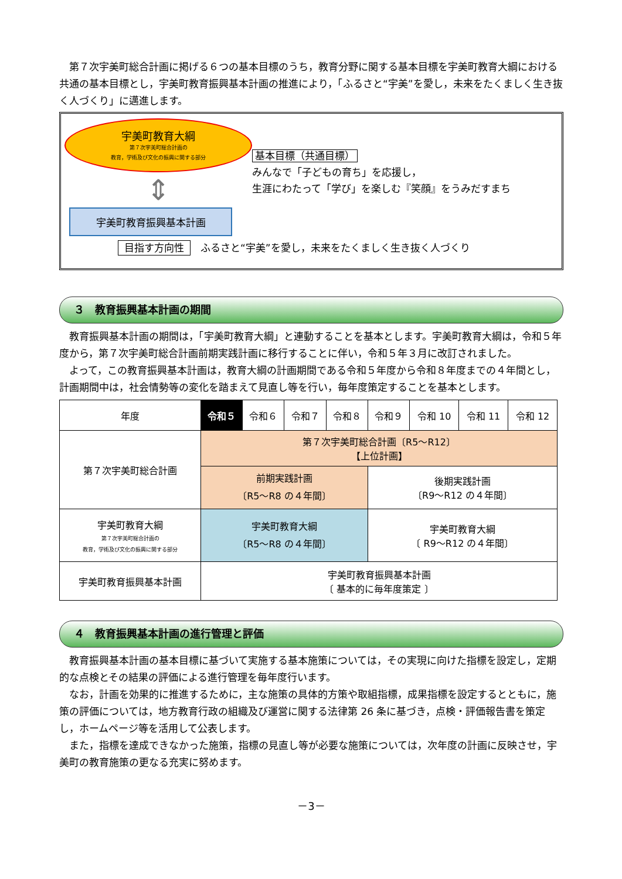第７次宇美町総合計画に掲げる６つの基本目標のうち，教育分野に関する基本目標を宇美町教育大綱における共通の基本目標とし，宇美町教育振興基本計画の推進により，「ふるさと“宇美”を愛し，未来をたくましく生き抜く人づくり」に邁進します。
宇美町教育大綱
第７次宇美町総合計画の
教育，学術及び文化の振興に関する部分
⇕
宇美町教育振興基本計画
基本目標（共通目標）
みんなで「子どもの育ち」を応援し，
生涯にわたって「学び」を楽しむ『笑顔』をうみだすまち
目指す方向性　ふるさと“宇美”を愛し，未来をたくましく生き抜く人づくり
３　教育振興基本計画の期間
教育振興基本計画の期間は，「宇美町教育大綱」と連動することを基本とします。宇美町教育大綱は，令和５年度から，第７次宇美町総合計画前期実践計画に移行することに伴い，令和５年３月に改訂されました。
よって，この教育振興基本計画は，教育大綱の計画期間である令和５年度から令和８年度までの４年間とし，計画期間中は，社会情勢等の変化を踏まえて見直し等を行い，毎年度策定することを基本とします。
| 年度 | 令和５ | 令和６ | 令和７ | 令和８ | 令和９ | 令和 10 | 令和 11 | 令和 12 |
| --- | --- | --- | --- | --- | --- | --- | --- | --- |
| 第７次宇美町総合計画 | 第７次宇美町総合計画〔R5～R12〕 【上位計画】 | | | | | | | |
| | 前期実践計画 〔R5～R8 の４年間〕 | | | | 後期実践計画 〔R9～R12 の４年間〕 | | | |
| 宇美町教育大綱 第７次宇美町総合計画の 教育，学術及び文化の振興に関する部分 | 宇美町教育大綱 〔R5～R8 の４年間〕 | | | | 宇美町教育大綱 〔 R9～R12 の４年間〕 | | | |
| 宇美町教育振興基本計画 | 宇美町教育振興基本計画 〔 基本的に毎年度策定 〕 | | | | | | | |
４　教育振興基本計画の進行管理と評価
教育振興基本計画の基本目標に基づいて実施する基本施策については，その実現に向けた指標を設定し，定期的な点検とその結果の評価による進行管理を毎年度行います。
なお，計画を効果的に推進するために，主な施策の具体的方策や取組指標，成果指標を設定するとともに，施策の評価については，地方教育行政の組織及び運営に関する法律第 26 条に基づき，点検・評価報告書を策定し，ホームページ等を活用して公表します。
また，指標を達成できなかった施策，指標の見直し等が必要な施策については，次年度の計画に反映させ，宇美町の教育施策の更なる充実に努めます。
－3－